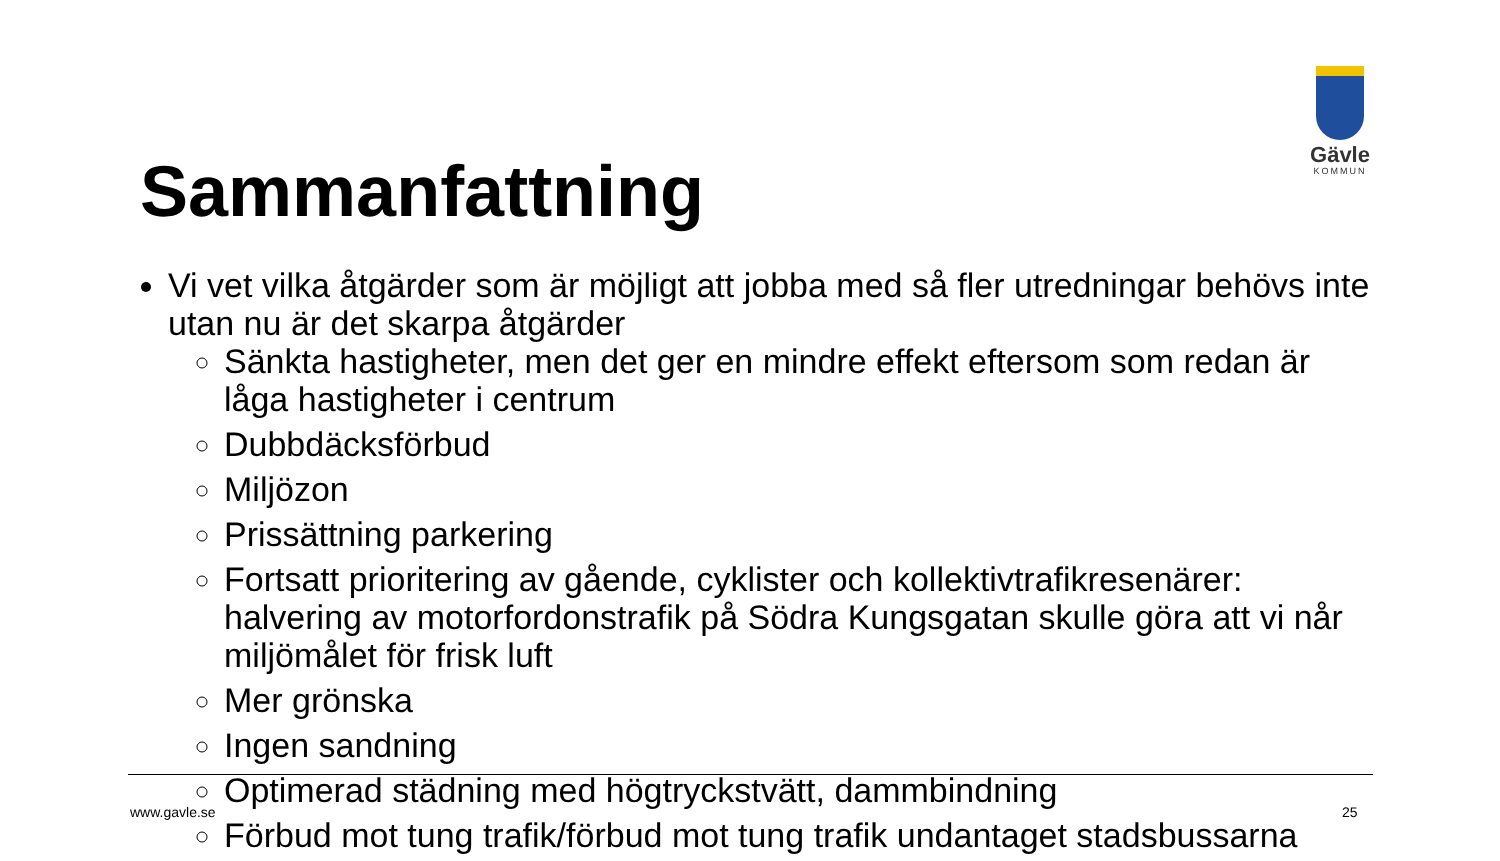Gävle
KOMMUN
Sammanfattning
Vi vet vilka åtgärder som är möjligt att jobba med så fler utredningar behövs inte utan nu är det skarpa åtgärder
Sänkta hastigheter, men det ger en mindre effekt eftersom som redan är låga hastigheter i centrum
Dubbdäcksförbud
Miljözon
Prissättning parkering
Fortsatt prioritering av gående, cyklister och kollektivtrafikresenärer: halvering av motorfordonstrafik på Södra Kungsgatan skulle göra att vi når miljömålet för frisk luft
Mer grönska
Ingen sandning
Optimerad städning med högtryckstvätt, dammbindning
Förbud mot tung trafik/förbud mot tung trafik undantaget stadsbussarna
www.gavle.se 25